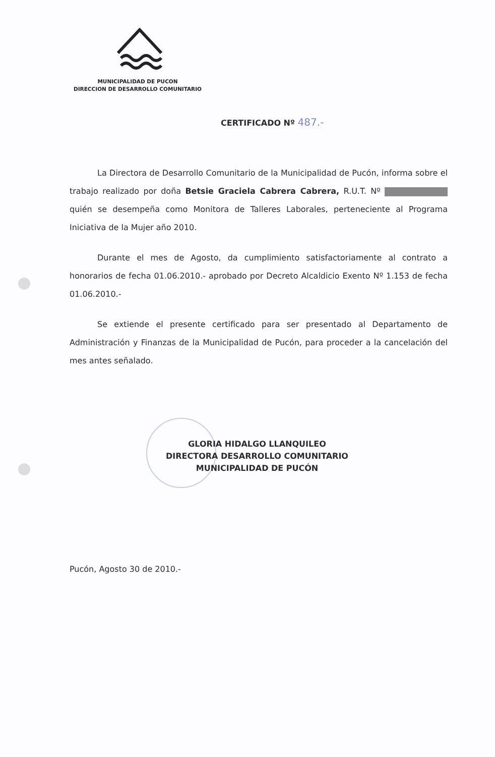MUNICIPALIDAD DE PUCON
DIRECCION DE DESARROLLO COMUNITARIO
CERTIFICADO Nº 487.-
La Directora de Desarrollo Comunitario de la Municipalidad de Pucón, informa sobre el trabajo realizado por doña Betsie Graciela Cabrera Cabrera, R.U.T. Nº quién se desempeña como Monitora de Talleres Laborales, perteneciente al Programa Iniciativa de la Mujer año 2010.
Durante el mes de Agosto, da cumplimiento satisfactoriamente al contrato a honorarios de fecha 01.06.2010.- aprobado por Decreto Alcaldicio Exento Nº 1.153 de fecha 01.06.2010.-
Se extiende el presente certificado para ser presentado al Departamento de Administración y Finanzas de la Municipalidad de Pucón, para proceder a la cancelación del mes antes señalado.
GLORIA HIDALGO LLANQUILEO
DIRECTORA DESARROLLO COMUNITARIO
MUNICIPALIDAD DE PUCÓN
Pucón, Agosto 30 de 2010.-